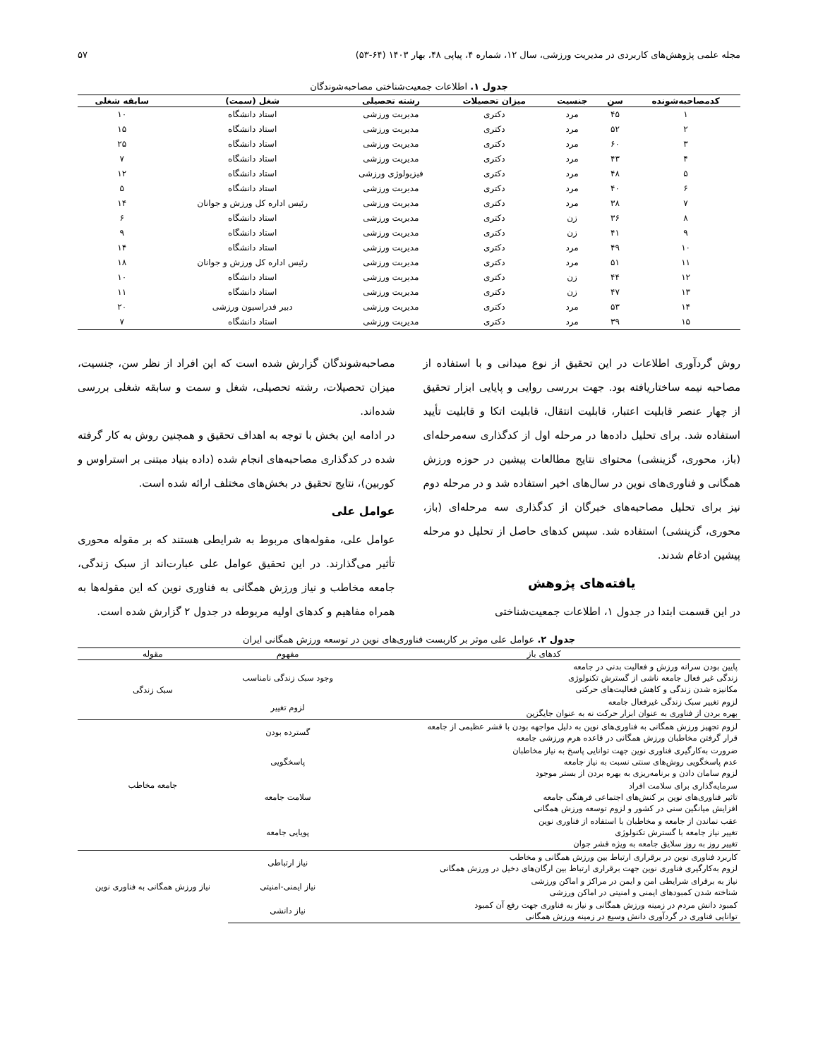مجله علمی پژوهش‌های کاربردی در مدیریت ورزشی، سال ۱۲، شماره ۴، پیاپی ۴۸، بهار ۱۴۰۳ (۶۴-۵۳) ۵۷
جدول ۱. اطلاعات جمعیت‌شناختی مصاحبه‌شوندگان
| کدمصاحبه‌شونده | سن | جنسیت | میزان تحصیلات | رشته تحصیلی | شغل (سمت) | سابقه شغلی |
| --- | --- | --- | --- | --- | --- | --- |
| ۱ | ۴۵ | مرد | دکتری | مدیریت ورزشی | استاد دانشگاه | ۱۰ |
| ۲ | ۵۲ | مرد | دکتری | مدیریت ورزشی | استاد دانشگاه | ۱۵ |
| ۳ | ۶۰ | مرد | دکتری | مدیریت ورزشی | استاد دانشگاه | ۲۵ |
| ۴ | ۴۳ | مرد | دکتری | مدیریت ورزشی | استاد دانشگاه | ۷ |
| ۵ | ۴۸ | مرد | دکتری | فیزیولوژی ورزشی | استاد دانشگاه | ۱۲ |
| ۶ | ۴۰ | مرد | دکتری | مدیریت ورزشی | استاد دانشگاه | ۵ |
| ۷ | ۳۸ | مرد | دکتری | مدیریت ورزشی | رئیس اداره کل ورزش و جوانان | ۱۴ |
| ۸ | ۳۶ | زن | دکتری | مدیریت ورزشی | استاد دانشگاه | ۶ |
| ۹ | ۴۱ | زن | دکتری | مدیریت ورزشی | استاد دانشگاه | ۹ |
| ۱۰ | ۴۹ | مرد | دکتری | مدیریت ورزشی | استاد دانشگاه | ۱۴ |
| ۱۱ | ۵۱ | مرد | دکتری | مدیریت ورزشی | رئیس اداره کل ورزش و جوانان | ۱۸ |
| ۱۲ | ۴۴ | زن | دکتری | مدیریت ورزشی | استاد دانشگاه | ۱۰ |
| ۱۳ | ۴۷ | زن | دکتری | مدیریت ورزشی | استاد دانشگاه | ۱۱ |
| ۱۴ | ۵۳ | مرد | دکتری | مدیریت ورزشی | دبیر فدراسیون ورزشی | ۲۰ |
| ۱۵ | ۳۹ | مرد | دکتری | مدیریت ورزشی | استاد دانشگاه | ۷ |
روش گردآوری اطلاعات در این تحقیق از نوع میدانی و با استفاده از مصاحبه نیمه ساختاریافته بود. جهت بررسی روایی و پایایی ابزار تحقیق از چهار عنصر قابلیت اعتبار، قابلیت انتقال، قابلیت اتکا و قابلیت تأیید استفاده شد. برای تحلیل داده‌ها در مرحله اول از کدگذاری سه‌مرحله‌ای (باز، محوری، گزینشی) محتوای نتایج مطالعات پیشین در حوزه ورزش همگانی و فناوری‌های نوین در سال‌های اخیر استفاده شد و در مرحله دوم نیز برای تحلیل مصاحبه‌های خبرگان از کدگذاری سه مرحله‌ای (باز، محوری، گزینشی) استفاده شد. سپس کدهای حاصل از تحلیل دو مرحله پیشین ادغام شدند.
یافته‌های پژوهش
در این قسمت ابتدا در جدول ۱، اطلاعات جمعیت‌شناختی
مصاحبه‌شوندگان گزارش شده است که این افراد از نظر سن، جنسیت، میزان تحصیلات، رشته تحصیلی، شغل و سمت و سابقه شغلی بررسی شده‌اند.
در ادامه این بخش با توجه به اهداف تحقیق و همچنین روش به کار گرفته شده در کدگذاری مصاحبه‌های انجام شده (داده بنیاد مبتنی بر استراوس و کوربین)، نتایج تحقیق در بخش‌های مختلف ارائه شده است.
عوامل علی
عوامل علی، مقوله‌های مربوط به شرایطی هستند که بر مقوله محوری تأثیر می‌گذارند. در این تحقیق عوامل علی عبارت‌اند از سبک زندگی، جامعه مخاطب و نیاز ورزش همگانی به فناوری نوین که این مقوله‌ها به همراه مفاهیم و کدهای اولیه مربوطه در جدول ۲ گزارش شده است.
جدول ۲. عوامل علی موثر بر کاربست فناوری‌های نوین در توسعه ورزش همگانی ایران
| کدهای باز | مفهوم | مقوله |
| --- | --- | --- |
| پایین بودن سرانه ورزش و فعالیت بدنی در جامعه زندگی غیر فعال جامعه ناشی از گسترش تکنولوژی مکانیزه شدن زندگی و کاهش فعالیت‌های حرکتی | وجود سبک زندگی نامناسب | سبک زندگی |
| لزوم تغییر سبک زندگی غیرفعال جامعه بهره بردن از فناوری به عنوان ابزار حرکت نه به عنوان جایگزین | لزوم تغییر | |
| لزوم تجهیز ورزش همگانی به فناوری‌های نوین به دلیل مواجهه بودن با قشر عظیمی از جامعه قرار گرفتن مخاطبان ورزش همگانی در قاعده هرم ورزشی جامعه | گسترده بودن | جامعه مخاطب |
| ضرورت به‌کارگیری فناوری نوین جهت توانایی پاسخ به نیاز مخاطبان عدم پاسخگویی روش‌های سنتی نسبت به نیاز جامعه لزوم سامان دادن و برنامه‌ریزی به بهره بردن از بستر موجود | پاسخگویی | |
| سرمایه‌گذاری برای سلامت افراد تاثیر فناوری‌های نوین بر کنش‌های اجتماعی فرهنگی جامعه افزایش میانگین سنی در کشور و لزوم توسعه ورزش همگانی | سلامت جامعه | |
| عقب نماندن از جامعه و مخاطبان با استفاده از فناوری نوین تغییر نیاز جامعه با گسترش تکنولوژی تغییر روز به روز سلایق جامعه به ویژه قشر جوان | پویایی جامعه | |
| کاربرد فناوری نوین در برقراری ارتباط بین ورزش همگانی و مخاطب لزوم به‌کارگیری فناوری نوین جهت برقراری ارتباط بین ارگان‌های دخیل در ورزش همگانی | نیاز ارتباطی | نیاز ورزش همگانی به فناوری نوین |
| نیاز به برقرای شرایطی امن و ایمن در مراکز و اماکن ورزشی شناخته شدن کمبودهای ایمنی و امنیتی در اماکن ورزشی | نیاز ایمنی-امنیتی | |
| کمبود دانش مردم در زمینه ورزش همگانی و نیاز به فناوری جهت رفع آن کمبود توانایی فناوری در گردآوری دانش وسیع در زمینه ورزش همگانی | نیاز دانشی | |